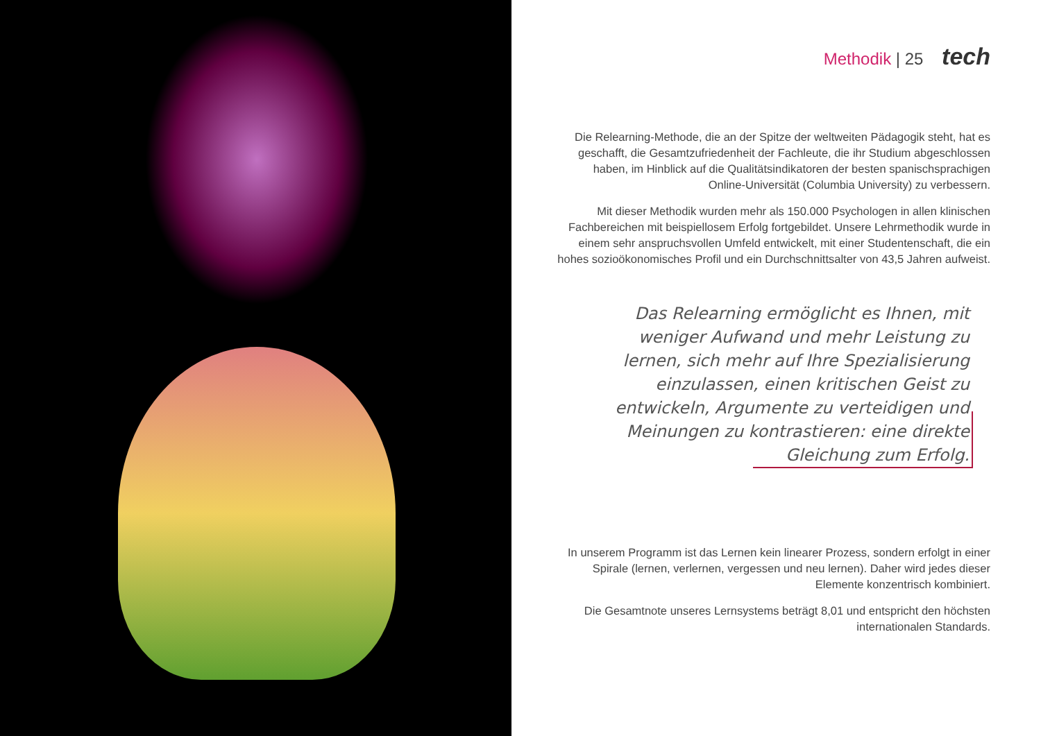Methodik | 25 tech
Die Relearning-Methode, die an der Spitze der weltweiten Pädagogik steht, hat es geschafft, die Gesamtzufriedenheit der Fachleute, die ihr Studium abgeschlossen haben, im Hinblick auf die Qualitätsindikatoren der besten spanischsprachigen Online-Universität (Columbia University) zu verbessern.
Mit dieser Methodik wurden mehr als 150.000 Psychologen in allen klinischen Fachbereichen mit beispiellosem Erfolg fortgebildet. Unsere Lehrmethodik wurde in einem sehr anspruchsvollen Umfeld entwickelt, mit einer Studentenschaft, die ein hohes sozioökonomisches Profil und ein Durchschnittsalter von 43,5 Jahren aufweist.
Das Relearning ermöglicht es Ihnen, mit weniger Aufwand und mehr Leistung zu lernen, sich mehr auf Ihre Spezialisierung einzulassen, einen kritischen Geist zu entwickeln, Argumente zu verteidigen und Meinungen zu kontrastieren: eine direkte Gleichung zum Erfolg.
In unserem Programm ist das Lernen kein linearer Prozess, sondern erfolgt in einer Spirale (lernen, verlernen, vergessen und neu lernen). Daher wird jedes dieser Elemente konzentrisch kombiniert.
Die Gesamtnote unseres Lernsystems beträgt 8,01 und entspricht den höchsten internationalen Standards.